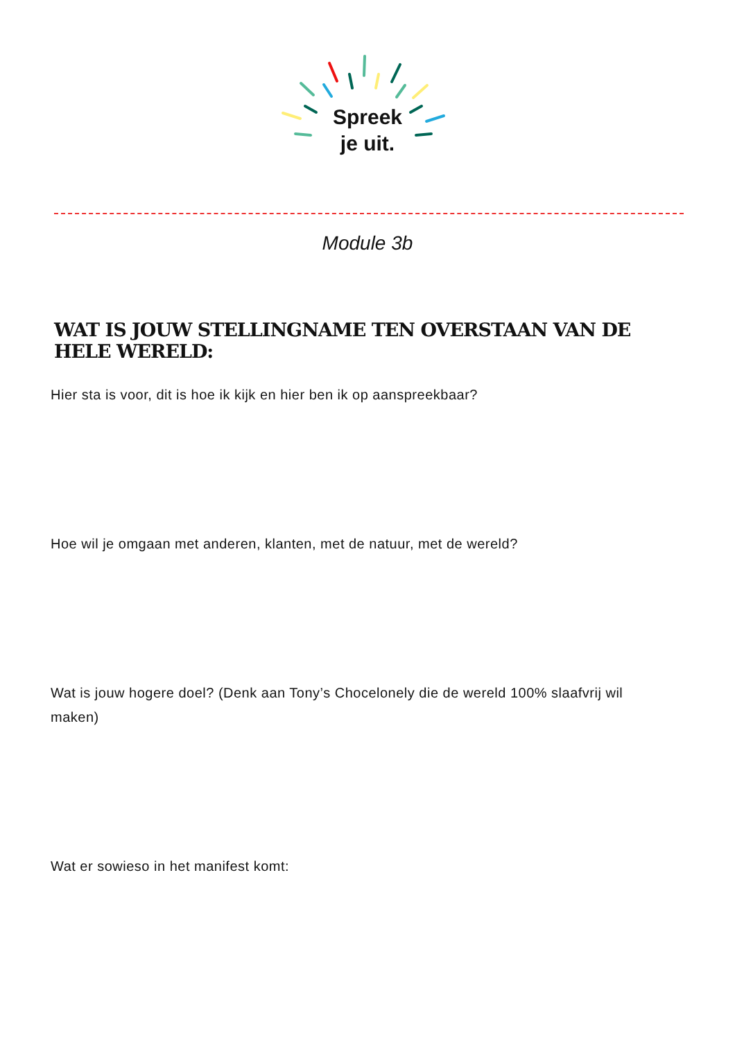Spreek
je uit.
Module 3b
WAT IS JOUW STELLINGNAME TEN OVERSTAAN VAN DE HELE WERELD:
Hier sta is voor, dit is hoe ik kijk en hier ben ik op aanspreekbaar?
Hoe wil je omgaan met anderen, klanten, met de natuur, met de wereld?
Wat is jouw hogere doel? (Denk aan Tony’s Chocelonely die de wereld 100% slaafvrij wil maken)
Wat er sowieso in het manifest komt: